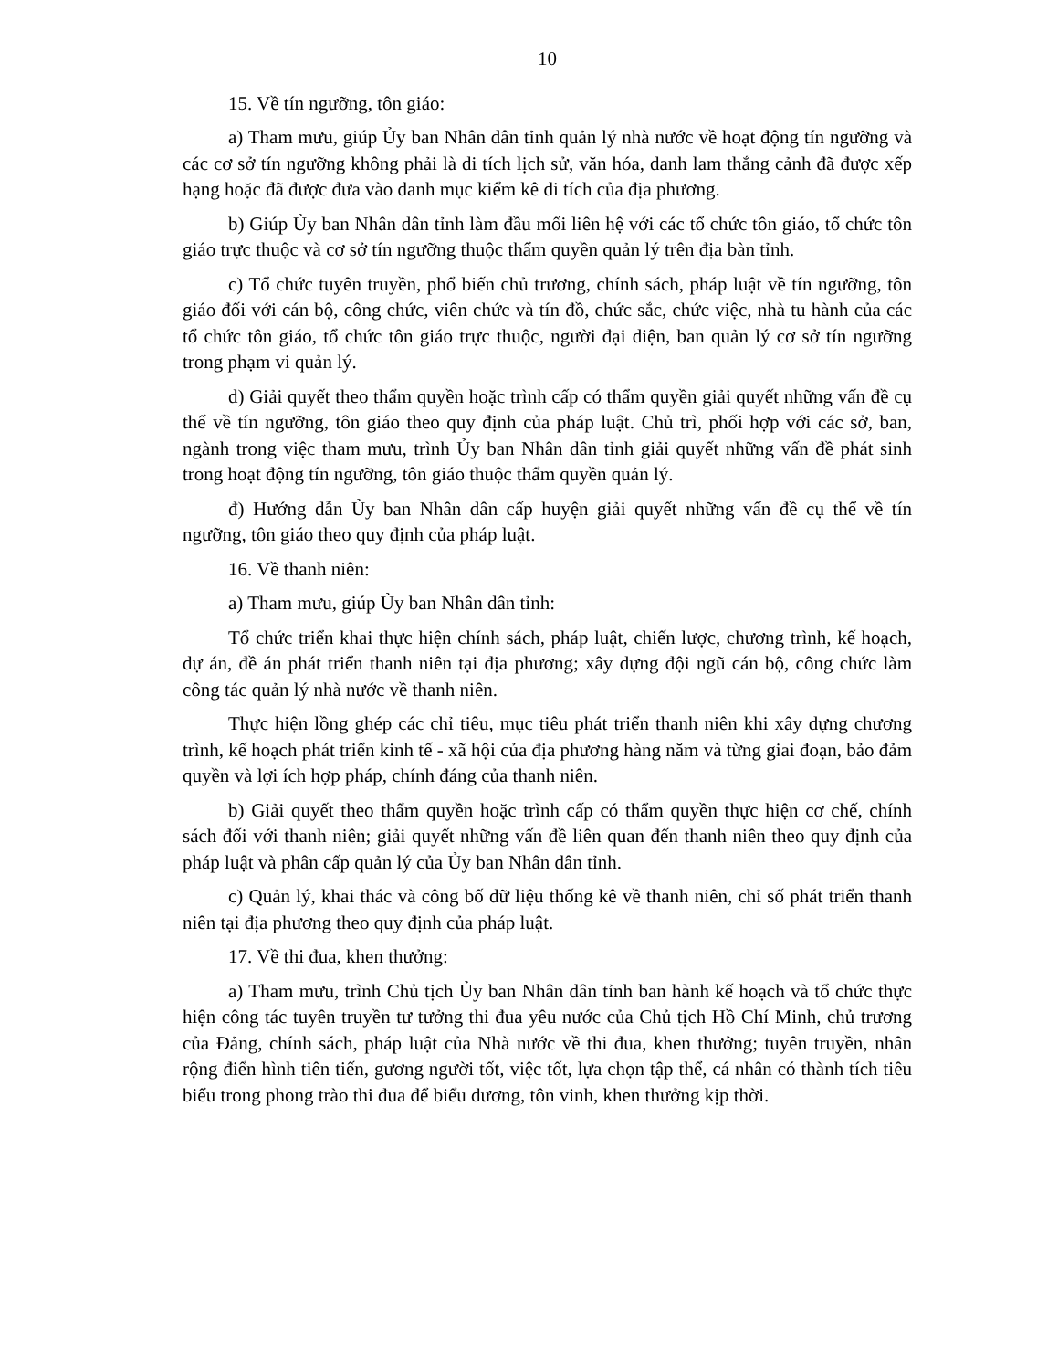10
15. Về tín ngưỡng, tôn giáo:
a) Tham mưu, giúp Ủy ban Nhân dân tỉnh quản lý nhà nước về hoạt động tín ngưỡng và các cơ sở tín ngưỡng không phải là di tích lịch sử, văn hóa, danh lam thắng cảnh đã được xếp hạng hoặc đã được đưa vào danh mục kiểm kê di tích của địa phương.
b) Giúp Ủy ban Nhân dân tỉnh làm đầu mối liên hệ với các tổ chức tôn giáo, tổ chức tôn giáo trực thuộc và cơ sở tín ngưỡng thuộc thẩm quyền quản lý trên địa bàn tỉnh.
c) Tổ chức tuyên truyền, phổ biến chủ trương, chính sách, pháp luật về tín ngưỡng, tôn giáo đối với cán bộ, công chức, viên chức và tín đồ, chức sắc, chức việc, nhà tu hành của các tổ chức tôn giáo, tổ chức tôn giáo trực thuộc, người đại diện, ban quản lý cơ sở tín ngưỡng trong phạm vi quản lý.
d) Giải quyết theo thẩm quyền hoặc trình cấp có thẩm quyền giải quyết những vấn đề cụ thể về tín ngưỡng, tôn giáo theo quy định của pháp luật. Chủ trì, phối hợp với các sở, ban, ngành trong việc tham mưu, trình Ủy ban Nhân dân tỉnh giải quyết những vấn đề phát sinh trong hoạt động tín ngưỡng, tôn giáo thuộc thẩm quyền quản lý.
đ) Hướng dẫn Ủy ban Nhân dân cấp huyện giải quyết những vấn đề cụ thể về tín ngưỡng, tôn giáo theo quy định của pháp luật.
16. Về thanh niên:
a) Tham mưu, giúp Ủy ban Nhân dân tỉnh:
Tổ chức triển khai thực hiện chính sách, pháp luật, chiến lược, chương trình, kế hoạch, dự án, đề án phát triển thanh niên tại địa phương; xây dựng đội ngũ cán bộ, công chức làm công tác quản lý nhà nước về thanh niên.
Thực hiện lồng ghép các chỉ tiêu, mục tiêu phát triển thanh niên khi xây dựng chương trình, kế hoạch phát triển kinh tế - xã hội của địa phương hàng năm và từng giai đoạn, bảo đảm quyền và lợi ích hợp pháp, chính đáng của thanh niên.
b) Giải quyết theo thẩm quyền hoặc trình cấp có thẩm quyền thực hiện cơ chế, chính sách đối với thanh niên; giải quyết những vấn đề liên quan đến thanh niên theo quy định của pháp luật và phân cấp quản lý của Ủy ban Nhân dân tỉnh.
c) Quản lý, khai thác và công bố dữ liệu thống kê về thanh niên, chỉ số phát triển thanh niên tại địa phương theo quy định của pháp luật.
17. Về thi đua, khen thưởng:
a) Tham mưu, trình Chủ tịch Ủy ban Nhân dân tỉnh ban hành kế hoạch và tổ chức thực hiện công tác tuyên truyền tư tưởng thi đua yêu nước của Chủ tịch Hồ Chí Minh, chủ trương của Đảng, chính sách, pháp luật của Nhà nước về thi đua, khen thưởng; tuyên truyền, nhân rộng điển hình tiên tiến, gương người tốt, việc tốt, lựa chọn tập thể, cá nhân có thành tích tiêu biểu trong phong trào thi đua để biểu dương, tôn vinh, khen thưởng kịp thời.